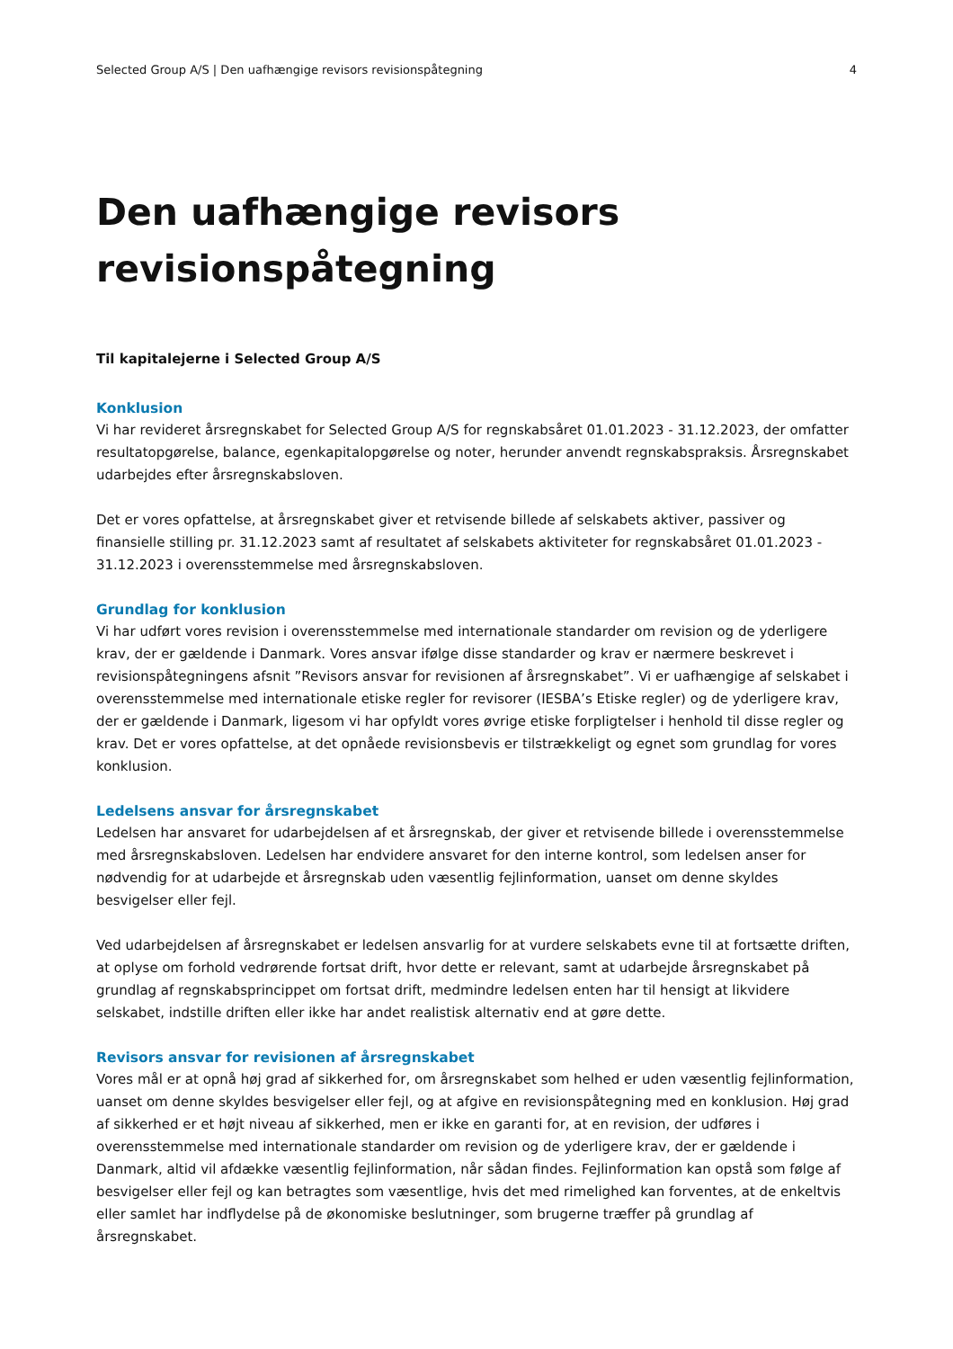Selected Group A/S | Den uafhængige revisors revisionspåtegning 4
Den uafhængige revisors
revisionspåtegning
Til kapitalejerne i Selected Group A/S
Konklusion
Vi har revideret årsregnskabet for Selected Group A/S for regnskabsåret 01.01.2023 - 31.12.2023, der omfatter resultatopgørelse, balance, egenkapitalopgørelse og noter, herunder anvendt regnskabspraksis. Årsregnskabet udarbejdes efter årsregnskabsloven.
Det er vores opfattelse, at årsregnskabet giver et retvisende billede af selskabets aktiver, passiver og finansielle stilling pr. 31.12.2023 samt af resultatet af selskabets aktiviteter for regnskabsåret 01.01.2023 - 31.12.2023 i overensstemmelse med årsregnskabsloven.
Grundlag for konklusion
Vi har udført vores revision i overensstemmelse med internationale standarder om revision og de yderligere krav, der er gældende i Danmark. Vores ansvar ifølge disse standarder og krav er nærmere beskrevet i revisionspåtegningens afsnit ”Revisors ansvar for revisionen af årsregnskabet”. Vi er uafhængige af selskabet i overensstemmelse med internationale etiske regler for revisorer (IESBA’s Etiske regler) og de yderligere krav, der er gældende i Danmark, ligesom vi har opfyldt vores øvrige etiske forpligtelser i henhold til disse regler og krav. Det er vores opfattelse, at det opnåede revisionsbevis er tilstrækkeligt og egnet som grundlag for vores konklusion.
Ledelsens ansvar for årsregnskabet
Ledelsen har ansvaret for udarbejdelsen af et årsregnskab, der giver et retvisende billede i overensstemmelse med årsregnskabsloven. Ledelsen har endvidere ansvaret for den interne kontrol, som ledelsen anser for nødvendig for at udarbejde et årsregnskab uden væsentlig fejlinformation, uanset om denne skyldes besvigelser eller fejl.
Ved udarbejdelsen af årsregnskabet er ledelsen ansvarlig for at vurdere selskabets evne til at fortsætte driften, at oplyse om forhold vedrørende fortsat drift, hvor dette er relevant, samt at udarbejde årsregnskabet på grundlag af regnskabsprincippet om fortsat drift, medmindre ledelsen enten har til hensigt at likvidere selskabet, indstille driften eller ikke har andet realistisk alternativ end at gøre dette.
Revisors ansvar for revisionen af årsregnskabet
Vores mål er at opnå høj grad af sikkerhed for, om årsregnskabet som helhed er uden væsentlig fejlinformation, uanset om denne skyldes besvigelser eller fejl, og at afgive en revisionspåtegning med en konklusion. Høj grad af sikkerhed er et højt niveau af sikkerhed, men er ikke en garanti for, at en revision, der udføres i overensstemmelse med internationale standarder om revision og de yderligere krav, der er gældende i Danmark, altid vil afdække væsentlig fejlinformation, når sådan findes. Fejlinformation kan opstå som følge af besvigelser eller fejl og kan betragtes som væsentlige, hvis det med rimelighed kan forventes, at de enkeltvis eller samlet har indflydelse på de økonomiske beslutninger, som brugerne træffer på grundlag af årsregnskabet.